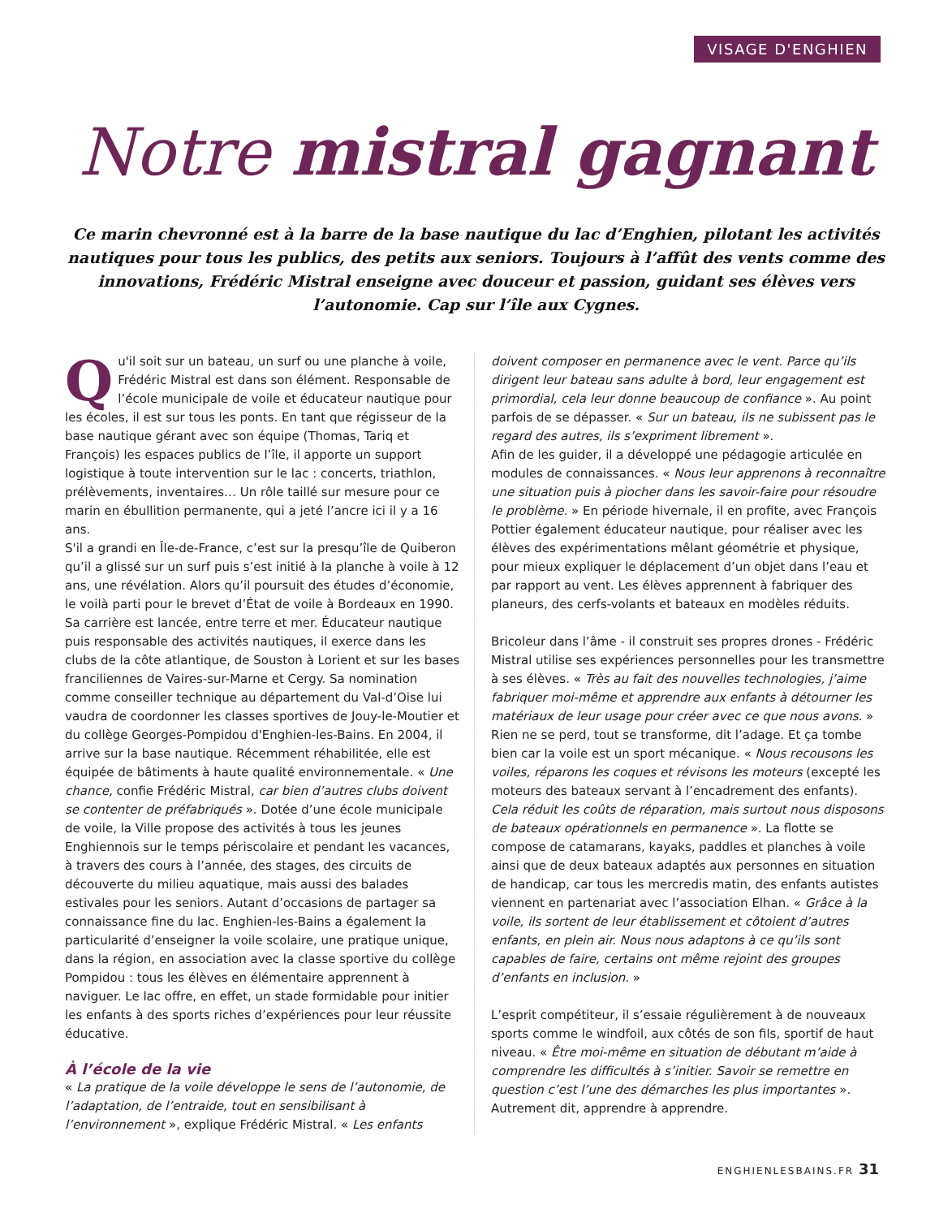VISAGE D'ENGHIEN
Notre mistral gagnant
Ce marin chevronné est à la barre de la base nautique du lac d’Enghien, pilotant les activités nautiques pour tous les publics, des petits aux seniors. Toujours à l’affût des vents comme des innovations, Frédéric Mistral enseigne avec douceur et passion, guidant ses élèves vers l’autonomie. Cap sur l’île aux Cygnes.
Qu'il soit sur un bateau, un surf ou une planche à voile, Frédéric Mistral est dans son élément. Responsable de l’école municipale de voile et éducateur nautique pour les écoles, il est sur tous les ponts. En tant que régisseur de la base nautique gérant avec son équipe (Thomas, Tariq et François) les espaces publics de l’île, il apporte un support logistique à toute intervention sur le lac : concerts, triathlon, prélèvements, inventaires… Un rôle taillé sur mesure pour ce marin en ébullition permanente, qui a jeté l’ancre ici il y a 16 ans.
S'il a grandi en Île-de-France, c’est sur la presqu’île de Quiberon qu’il a glissé sur un surf puis s’est initié à la planche à voile à 12 ans, une révélation. Alors qu’il poursuit des études d’économie, le voilà parti pour le brevet d’État de voile à Bordeaux en 1990. Sa carrière est lancée, entre terre et mer. Éducateur nautique puis responsable des activités nautiques, il exerce dans les clubs de la côte atlantique, de Souston à Lorient et sur les bases franciliennes de Vaires-sur-Marne et Cergy. Sa nomination comme conseiller technique au département du Val-d’Oise lui vaudra de coordonner les classes sportives de Jouy-le-Moutier et du collège Georges-Pompidou d'Enghien-les-Bains. En 2004, il arrive sur la base nautique. Récemment réhabilitée, elle est équipée de bâtiments à haute qualité environnementale. « Une chance, confie Frédéric Mistral, car bien d’autres clubs doivent se contenter de préfabriqués ». Dotée d’une école municipale de voile, la Ville propose des activités à tous les jeunes Enghiennois sur le temps périscolaire et pendant les vacances, à travers des cours à l’année, des stages, des circuits de découverte du milieu aquatique, mais aussi des balades estivales pour les seniors. Autant d’occasions de partager sa connaissance fine du lac. Enghien-les-Bains a également la particularité d’enseigner la voile scolaire, une pratique unique, dans la région, en association avec la classe sportive du collège Pompidou : tous les élèves en élémentaire apprennent à naviguer. Le lac offre, en effet, un stade formidable pour initier les enfants à des sports riches d’expériences pour leur réussite éducative.
À l’école de la vie
« La pratique de la voile développe le sens de l’autonomie, de l’adaptation, de l’entraide, tout en sensibilisant à l’environnement », explique Frédéric Mistral. « Les enfants
doivent composer en permanence avec le vent. Parce qu’ils dirigent leur bateau sans adulte à bord, leur engagement est primordial, cela leur donne beaucoup de confiance ». Au point parfois de se dépasser. « Sur un bateau, ils ne subissent pas le regard des autres, ils s’expriment librement ».
Afin de les guider, il a développé une pédagogie articulée en modules de connaissances. « Nous leur apprenons à reconnaître une situation puis à piocher dans les savoir-faire pour résoudre le problème. » En période hivernale, il en profite, avec François Pottier également éducateur nautique, pour réaliser avec les élèves des expérimentations mêlant géométrie et physique, pour mieux expliquer le déplacement d’un objet dans l’eau et par rapport au vent. Les élèves apprennent à fabriquer des planeurs, des cerfs-volants et bateaux en modèles réduits.
Bricoleur dans l’âme - il construit ses propres drones - Frédéric Mistral utilise ses expériences personnelles pour les transmettre à ses élèves. « Très au fait des nouvelles technologies, j’aime fabriquer moi-même et apprendre aux enfants à détourner les matériaux de leur usage pour créer avec ce que nous avons. » Rien ne se perd, tout se transforme, dit l’adage. Et ça tombe bien car la voile est un sport mécanique. « Nous recousons les voiles, réparons les coques et révisons les moteurs (excepté les moteurs des bateaux servant à l’encadrement des enfants). Cela réduit les coûts de réparation, mais surtout nous disposons de bateaux opérationnels en permanence ». La flotte se compose de catamarans, kayaks, paddles et planches à voile ainsi que de deux bateaux adaptés aux personnes en situation de handicap, car tous les mercredis matin, des enfants autistes viennent en partenariat avec l’association Elhan. « Grâce à la voile, ils sortent de leur établissement et côtoient d’autres enfants, en plein air. Nous nous adaptons à ce qu’ils sont capables de faire, certains ont même rejoint des groupes d’enfants en inclusion. »
L’esprit compétiteur, il s’essaie régulièrement à de nouveaux sports comme le windfoil, aux côtés de son fils, sportif de haut niveau. « Être moi-même en situation de débutant m’aide à comprendre les difficultés à s’initier. Savoir se remettre en question c’est l’une des démarches les plus importantes ». Autrement dit, apprendre à apprendre.
ENGHIENLESBAINS.FR 31